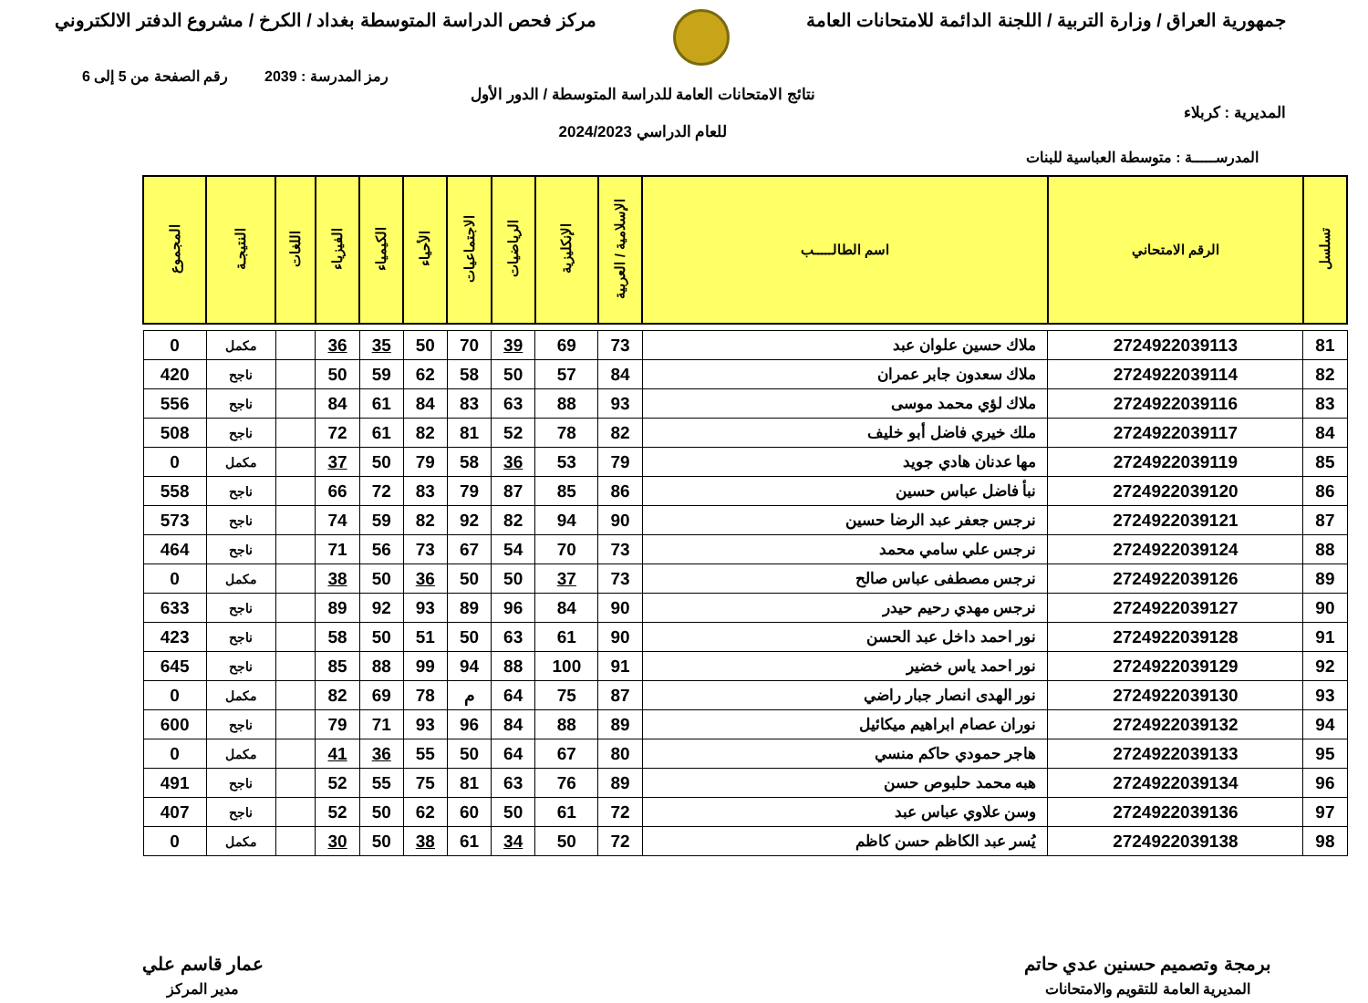جمهورية العراق / وزارة التربية / اللجنة الدائمة للامتحانات العامة
مركز فحص الدراسة المتوسطة بغداد / الكرخ / مشروع الدفتر الالكتروني
رمز المدرسة : 2039 رقم الصفحة من 5 إلى 6
المديرية : كربلاء
نتائج الامتحانات العامة للدراسة المتوسطة / الدور الأول
للعام الدراسي 2024/2023
المدرســـــة : متوسطة العباسية للبنات
| تسلسل | الرقم الامتحاني | اسم الطالـــــب | الإسلامية / العربية | الإنكليزية | الرياضيات | الاجتماعيات | الأحياء | الكيمياء | الفيزياء | اللغات | النتيجـة | المجموع |
| --- | --- | --- | --- | --- | --- | --- | --- | --- | --- | --- | --- | --- |
| 81 | 2724922039113 | ملاك حسين علوان عبد | 73 | 69 | 39 | 70 | 50 | 35 | 36 | | مكمل | 0 |
| 82 | 2724922039114 | ملاك سعدون جابر عمران | 84 | 57 | 50 | 58 | 62 | 59 | 50 | | ناجح | 420 |
| 83 | 2724922039116 | ملاك لؤي محمد موسى | 93 | 88 | 63 | 83 | 84 | 61 | 84 | | ناجح | 556 |
| 84 | 2724922039117 | ملك خيري فاضل أبو خليف | 82 | 78 | 52 | 81 | 82 | 61 | 72 | | ناجح | 508 |
| 85 | 2724922039119 | مها عدنان هادي جويد | 79 | 53 | 36 | 58 | 79 | 50 | 37 | | مكمل | 0 |
| 86 | 2724922039120 | نبأ فاضل عباس حسين | 86 | 85 | 87 | 79 | 83 | 72 | 66 | | ناجح | 558 |
| 87 | 2724922039121 | نرجس جعفر عبد الرضا حسين | 90 | 94 | 82 | 92 | 82 | 59 | 74 | | ناجح | 573 |
| 88 | 2724922039124 | نرجس علي سامي محمد | 73 | 70 | 54 | 67 | 73 | 56 | 71 | | ناجح | 464 |
| 89 | 2724922039126 | نرجس مصطفى عباس صالح | 73 | 37 | 50 | 50 | 36 | 50 | 38 | | مكمل | 0 |
| 90 | 2724922039127 | نرجس مهدي رحيم حيدر | 90 | 84 | 96 | 89 | 93 | 92 | 89 | | ناجح | 633 |
| 91 | 2724922039128 | نور احمد داخل عبد الحسن | 90 | 61 | 63 | 50 | 51 | 50 | 58 | | ناجح | 423 |
| 92 | 2724922039129 | نور احمد ياس خضير | 91 | 100 | 88 | 94 | 99 | 88 | 85 | | ناجح | 645 |
| 93 | 2724922039130 | نور الهدى انصار جبار راضي | 87 | 75 | 64 | م | 78 | 69 | 82 | | مكمل | 0 |
| 94 | 2724922039132 | نوران عصام ابراهيم ميكائيل | 89 | 88 | 84 | 96 | 93 | 71 | 79 | | ناجح | 600 |
| 95 | 2724922039133 | هاجر حمودي حاكم منسي | 80 | 67 | 64 | 50 | 55 | 36 | 41 | | مكمل | 0 |
| 96 | 2724922039134 | هبه محمد حلبوص حسن | 89 | 76 | 63 | 81 | 75 | 55 | 52 | | ناجح | 491 |
| 97 | 2724922039136 | وسن علاوي عباس عبد | 72 | 61 | 50 | 60 | 62 | 50 | 52 | | ناجح | 407 |
| 98 | 2724922039138 | يُسر عبد الكاظم حسن كاظم | 72 | 50 | 34 | 61 | 38 | 50 | 30 | | مكمل | 0 |
برمجة وتصميم حسنين عدي حاتم
المديرية العامة للتقويم والامتحانات
عمار قاسم علي
مدير المركز